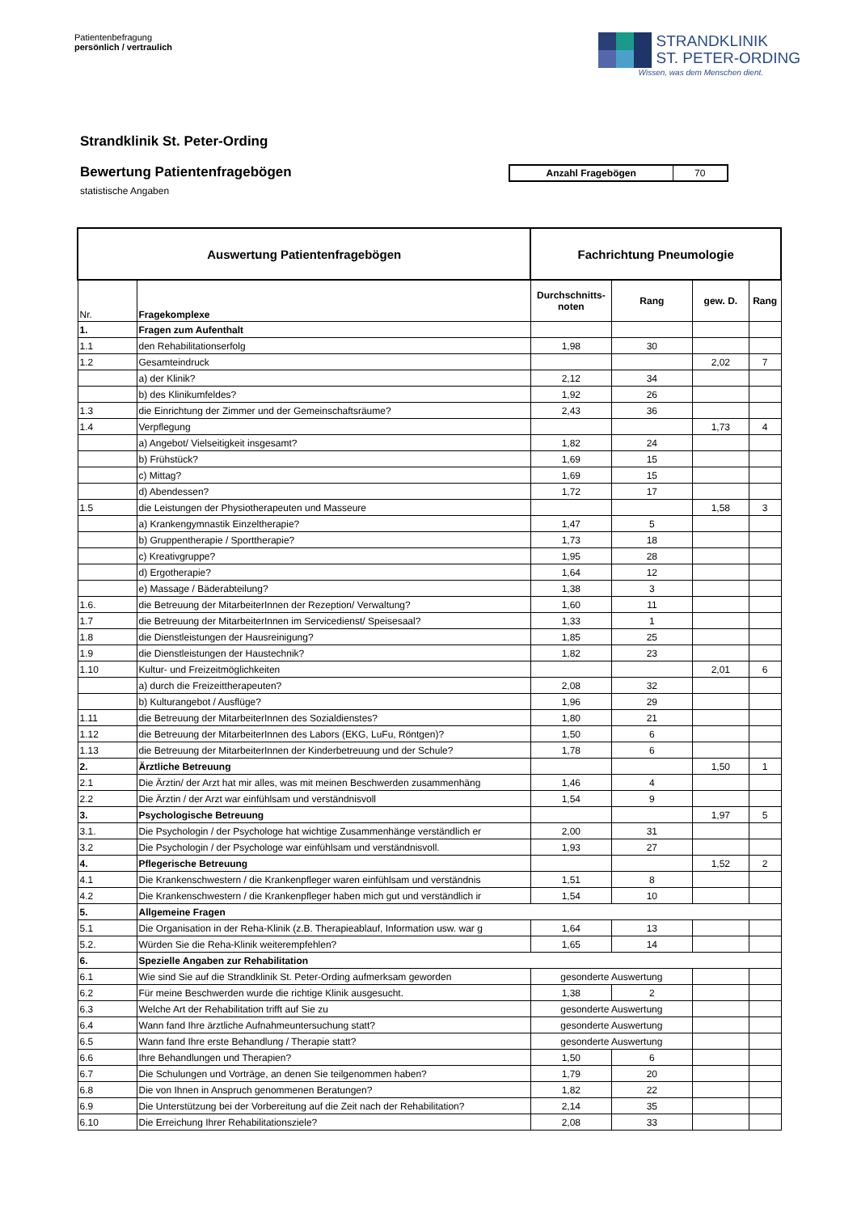Patientenbefragung
persönlich / vertraulich
STRANDKLINIK
ST. PETER-ORDING
Wissen, was dem Menschen dient.
Strandklinik St. Peter-Ording
Bewertung Patientenfragebögen
statistische Angaben
Anzahl Fragebögen 70
| Auswertung Patientenfragebögen | | Fachrichtung Pneumologie | | | |
| --- | --- | --- | --- | --- | --- |
| Nr. | Fragekomplexe | Durchschnitts- noten | Rang | gew. D. | Rang |
| 1. | Fragen zum Aufenthalt | | | | |
| 1.1 | den Rehabilitationserfolg | 1,98 | 30 | | |
| 1.2 | Gesamteindruck | | | 2,02 | 7 |
| | a) der Klinik? | 2,12 | 34 | | |
| | b) des Klinikumfeldes? | 1,92 | 26 | | |
| 1.3 | die Einrichtung der Zimmer und der Gemeinschaftsräume? | 2,43 | 36 | | |
| 1.4 | Verpflegung | | | 1,73 | 4 |
| | a) Angebot/ Vielseitigkeit insgesamt? | 1,82 | 24 | | |
| | b) Frühstück? | 1,69 | 15 | | |
| | c) Mittag? | 1,69 | 15 | | |
| | d) Abendessen? | 1,72 | 17 | | |
| 1.5 | die Leistungen der Physiotherapeuten und Masseure | | | 1,58 | 3 |
| | a) Krankengymnastik Einzeltherapie? | 1,47 | 5 | | |
| | b) Gruppentherapie / Sporttherapie? | 1,73 | 18 | | |
| | c) Kreativgruppe? | 1,95 | 28 | | |
| | d) Ergotherapie? | 1,64 | 12 | | |
| | e) Massage / Bäderabteilung? | 1,38 | 3 | | |
| 1.6. | die Betreuung der MitarbeiterInnen der Rezeption/ Verwaltung? | 1,60 | 11 | | |
| 1.7 | die Betreuung der MitarbeiterInnen im Servicedienst/ Speisesaal? | 1,33 | 1 | | |
| 1.8 | die Dienstleistungen der Hausreinigung? | 1,85 | 25 | | |
| 1.9 | die Dienstleistungen der Haustechnik? | 1,82 | 23 | | |
| 1.10 | Kultur- und Freizeitmöglichkeiten | | | 2,01 | 6 |
| | a) durch die Freizeittherapeuten? | 2,08 | 32 | | |
| | b) Kulturangebot / Ausflüge? | 1,96 | 29 | | |
| 1.11 | die Betreuung der MitarbeiterInnen des Sozialdienstes? | 1,80 | 21 | | |
| 1.12 | die Betreuung der MitarbeiterInnen des Labors (EKG, LuFu, Röntgen)? | 1,50 | 6 | | |
| 1.13 | die Betreuung der MitarbeiterInnen der Kinderbetreuung und der Schule? | 1,78 | 6 | | |
| 2. | Ärztliche Betreuung | | | 1,50 | 1 |
| 2.1 | Die Ärztin/ der Arzt hat mir alles, was mit meinen Beschwerden zusammenhäng | 1,46 | 4 | | |
| 2.2 | Die Ärztin / der Arzt war einfühlsam und verständnisvoll | 1,54 | 9 | | |
| 3. | Psychologische Betreuung | | | 1,97 | 5 |
| 3.1. | Die Psychologin / der Psychologe hat wichtige Zusammenhänge verständlich er | 2,00 | 31 | | |
| 3.2 | Die Psychologin / der Psychologe war einfühlsam und verständnisvoll. | 1,93 | 27 | | |
| 4. | Pflegerische Betreuung | | | 1,52 | 2 |
| 4.1 | Die Krankenschwestern / die Krankenpfleger waren einfühlsam und verständnis | 1,51 | 8 | | |
| 4.2 | Die Krankenschwestern / die Krankenpfleger haben mich gut und verständlich ir | 1,54 | 10 | | |
| 5. | Allgemeine Fragen | | | | |
| 5.1 | Die Organisation in der Reha-Klinik (z.B. Therapieablauf, Information usw. war g | 1,64 | 13 | | |
| 5.2. | Würden Sie die Reha-Klinik weiterempfehlen? | 1,65 | 14 | | |
| 6. | Spezielle Angaben zur Rehabilitation | | | | |
| 6.1 | Wie sind Sie auf die Strandklinik St. Peter-Ording aufmerksam geworden | gesonderte Auswertung | | | |
| 6.2 | Für meine Beschwerden wurde die richtige Klinik ausgesucht. | 1,38 | 2 | | |
| 6.3 | Welche Art der Rehabilitation trifft auf Sie zu | gesonderte Auswertung | | | |
| 6.4 | Wann fand Ihre ärztliche Aufnahmeuntersuchung statt? | gesonderte Auswertung | | | |
| 6.5 | Wann fand Ihre erste Behandlung / Therapie statt? | gesonderte Auswertung | | | |
| 6.6 | Ihre Behandlungen und Therapien? | 1,50 | 6 | | |
| 6.7 | Die Schulungen und Vorträge, an denen Sie teilgenommen haben? | 1,79 | 20 | | |
| 6.8 | Die von Ihnen in Anspruch genommenen Beratungen? | 1,82 | 22 | | |
| 6.9 | Die Unterstützung bei der Vorbereitung auf die Zeit nach der Rehabilitation? | 2,14 | 35 | | |
| 6.10 | Die Erreichung Ihrer Rehabilitationsziele? | 2,08 | 33 | | |